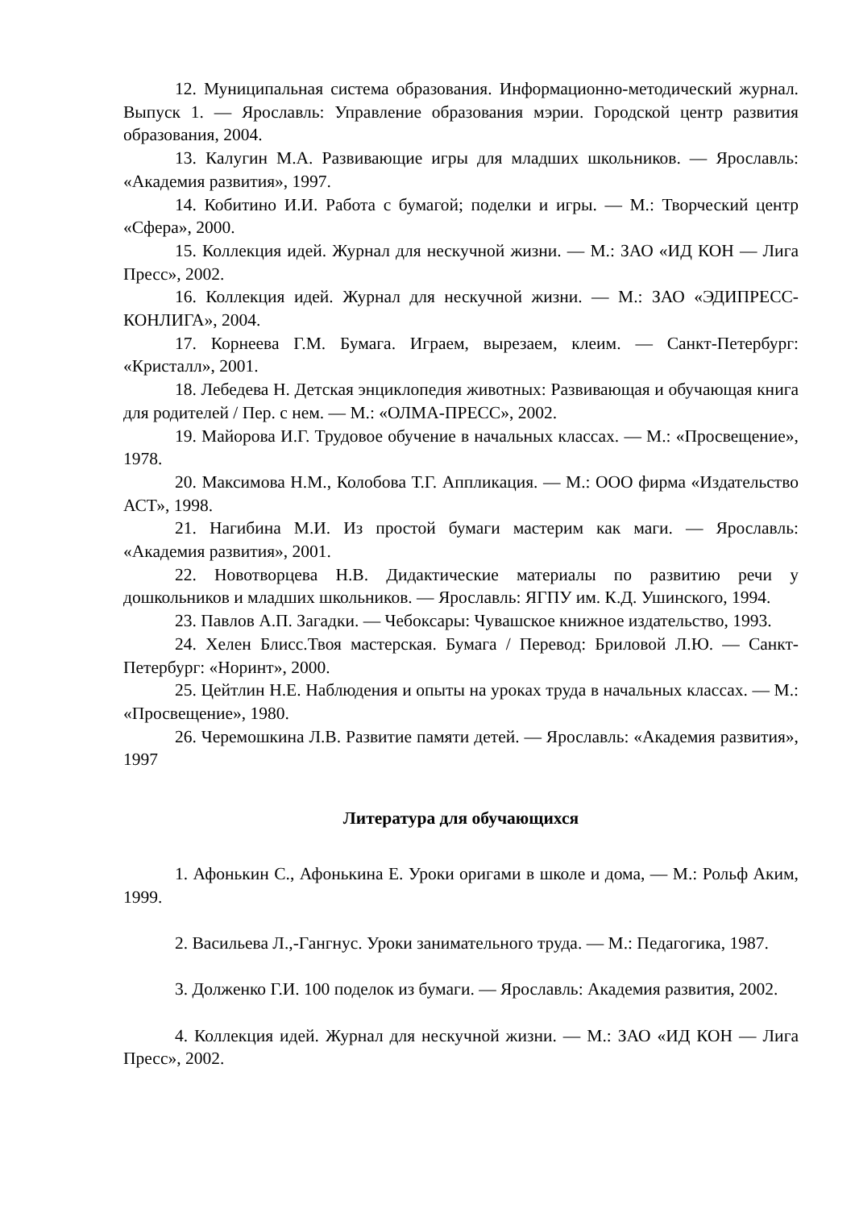12. Муниципальная система образования. Информационно-методический журнал. Выпуск 1. — Ярославль: Управление образования мэрии. Городской центр развития образования, 2004.
13. Калугин М.А. Развивающие игры для младших школьников. — Ярославль: «Академия развития», 1997.
14. Кобитино И.И. Работа с бумагой; поделки и игры. — М.: Творческий центр «Сфера», 2000.
15. Коллекция идей. Журнал для нескучной жизни. — М.: ЗАО «ИД КОН — Лига Пресс», 2002.
16. Коллекция идей. Журнал для нескучной жизни. — М.: ЗАО «ЭДИПРЕСС-КОНЛИГА», 2004.
17. Корнеева Г.М. Бумага. Играем, вырезаем, клеим. — Санкт-Петербург: «Кристалл», 2001.
18. Лебедева Н. Детская энциклопедия животных: Развивающая и обучающая книга для родителей / Пер. с нем. — М.: «ОЛМА-ПРЕСС», 2002.
19. Майорова И.Г. Трудовое обучение в начальных классах. — М.: «Просвещение», 1978.
20. Максимова Н.М., Колобова Т.Г. Аппликация. — М.: ООО фирма «Издательство АСТ», 1998.
21. Нагибина М.И. Из простой бумаги мастерим как маги. — Ярославль: «Академия развития», 2001.
22. Новотворцева Н.В. Дидактические материалы по развитию речи у дошкольников и младших школьников. — Ярославль: ЯГПУ им. К.Д. Ушинского, 1994.
23. Павлов А.П. Загадки. — Чебоксары: Чувашское книжное издательство, 1993.
24. Хелен Блисс.Твоя мастерская. Бумага / Перевод: Бриловой Л.Ю. — Санкт-Петербург: «Норинт», 2000.
25. Цейтлин Н.Е. Наблюдения и опыты на уроках труда в начальных классах. — М.: «Просвещение», 1980.
26. Черемошкина Л.В. Развитие памяти детей. — Ярославль: «Академия развития», 1997
Литература для обучающихся
1. Афонькин С., Афонькина Е. Уроки оригами в школе и дома, — М.: Рольф Аким, 1999.
2. Васильева Л.,-Гангнус. Уроки занимательного труда. — М.: Педагогика, 1987.
3. Долженко Г.И. 100 поделок из бумаги. — Ярославль: Академия развития, 2002.
4. Коллекция идей. Журнал для нескучной жизни. — М.: ЗАО «ИД КОН — Лига Пресс», 2002.